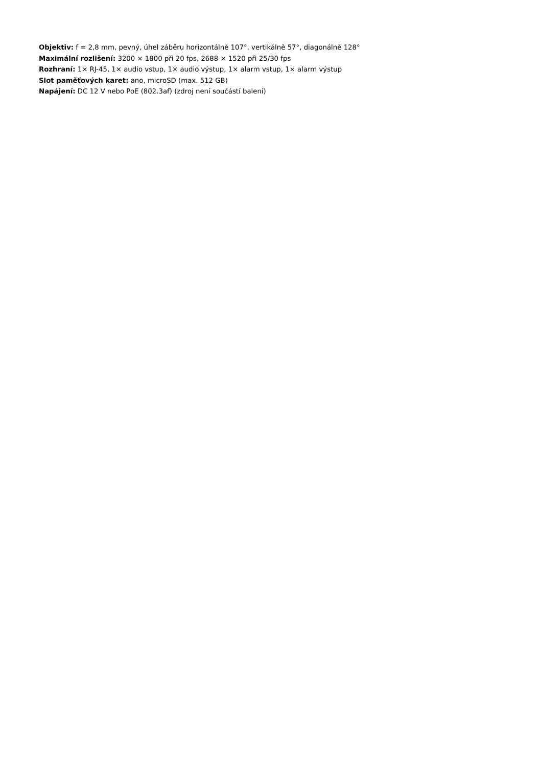Objektiv: f = 2,8 mm, pevný, úhel záběru horizontálně 107°, vertikálně 57°, diagonálně 128°
Maximální rozlišení: 3200 × 1800 při 20 fps, 2688 × 1520 při 25/30 fps
Rozhraní: 1× RJ-45, 1× audio vstup, 1× audio výstup, 1× alarm vstup, 1× alarm výstup
Slot paměťových karet: ano, microSD (max. 512 GB)
Napájení: DC 12 V nebo PoE (802.3af) (zdroj není součástí balení)